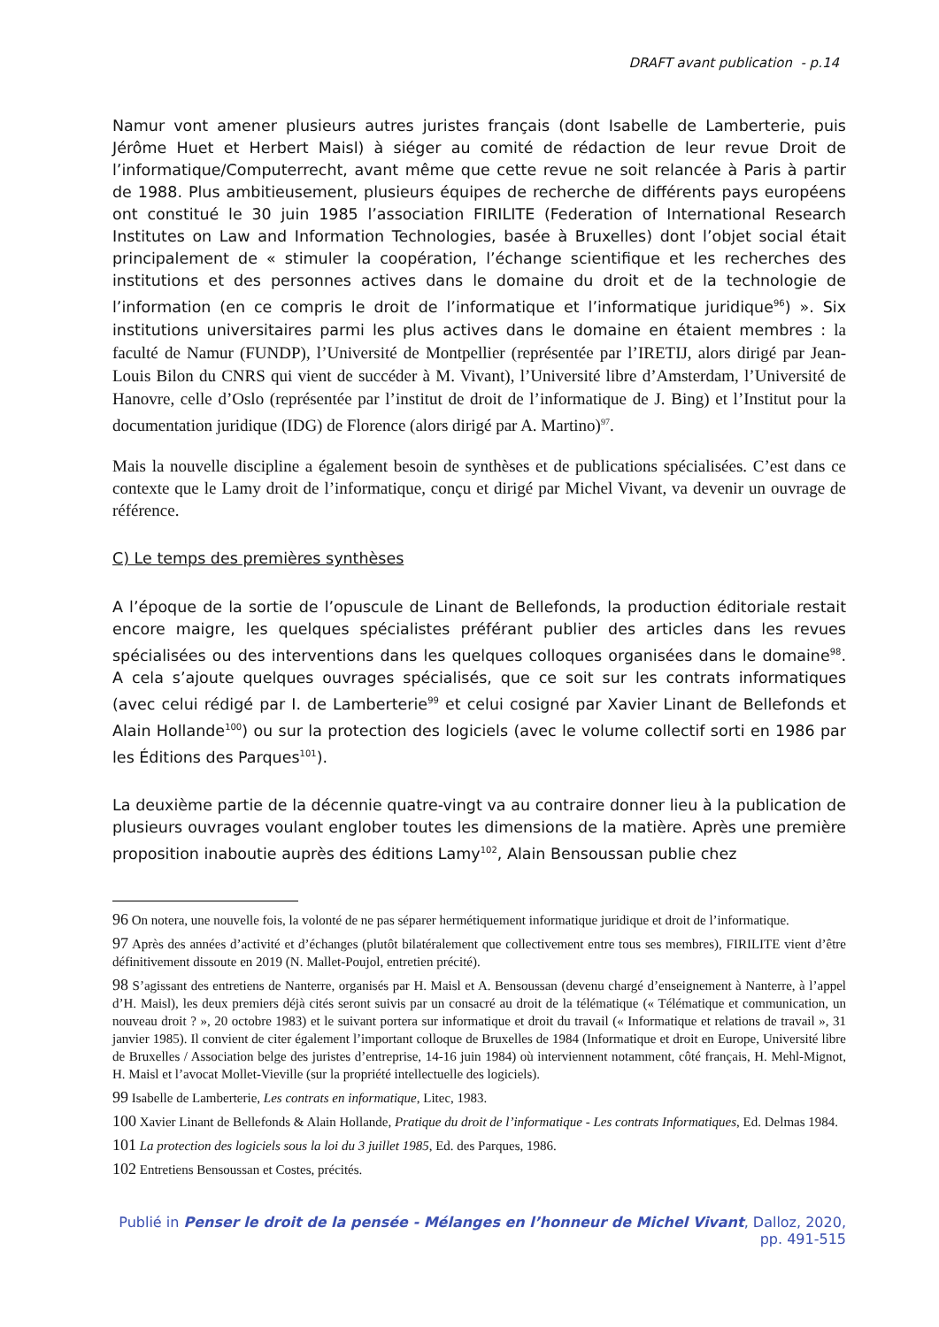DRAFT avant publication - p.14
Namur vont amener plusieurs autres juristes français (dont Isabelle de Lamberterie, puis Jérôme Huet et Herbert Maisl) à siéger au comité de rédaction de leur revue Droit de l’informatique/Computerrecht, avant même que cette revue ne soit relancée à Paris à partir de 1988. Plus ambitieusement, plusieurs équipes de recherche de différents pays européens ont constitué le 30 juin 1985 l’association FIRILITE (Federation of International Research Institutes on Law and Information Technologies, basée à Bruxelles) dont l’objet social était principalement de « stimuler la coopération, l’échange scientifique et les recherches des institutions et des personnes actives dans le domaine du droit et de la technologie de l’information (en ce compris le droit de l’informatique et l’informatique juridique<sup>96</sup>) ». Six institutions universitaires parmi les plus actives dans le domaine en étaient membres : la faculté de Namur (FUNDP), l’Université de Montpellier (représentée par l’IRETIJ, alors dirigé par Jean-Louis Bilon du CNRS qui vient de succéder à M. Vivant), l’Université libre d’Amsterdam, l’Université de Hanovre, celle d’Oslo (représentée par l’institut de droit de l’informatique de J. Bing) et l’Institut pour la documentation juridique (IDG) de Florence (alors dirigé par A. Martino)<sup>97</sup>.
Mais la nouvelle discipline a également besoin de synthèses et de publications spécialisées. C’est dans ce contexte que le Lamy droit de l’informatique, conçu et dirigé par Michel Vivant, va devenir un ouvrage de référence.
C) Le temps des premières synthèses
A l’époque de la sortie de l’opuscule de Linant de Bellefonds, la production éditoriale restait encore maigre, les quelques spécialistes préférant publier des articles dans les revues spécialisées ou des interventions dans les quelques colloques organisées dans le domaine<sup>98</sup>. A cela s’ajoute quelques ouvrages spécialisés, que ce soit sur les contrats informatiques (avec celui rédigé par I. de Lamberterie<sup>99</sup> et celui cosigné par Xavier Linant de Bellefonds et Alain Hollande<sup>100</sup>) ou sur la protection des logiciels (avec le volume collectif sorti en 1986 par les Éditions des Parques<sup>101</sup>).
La deuxième partie de la décennie quatre-vingt va au contraire donner lieu à la publication de plusieurs ouvrages voulant englober toutes les dimensions de la matière. Après une première proposition inaboutie auprès des éditions Lamy<sup>102</sup>, Alain Bensoussan publie chez
96 On notera, une nouvelle fois, la volonté de ne pas séparer hermétiquement informatique juridique et droit de l’informatique.
97 Après des années d’activité et d’échanges (plutôt bilatéralement que collectivement entre tous ses membres), FIRILITE vient d’être définitivement dissoute en 2019 (N. Mallet-Poujol, entretien précité).
98 S’agissant des entretiens de Nanterre, organisés par H. Maisl et A. Bensoussan (devenu chargé d’enseignement à Nanterre, à l’appel d’H. Maisl), les deux premiers déjà cités seront suivis par un consacré au droit de la télématique (« Télématique et communication, un nouveau droit ? », 20 octobre 1983) et le suivant portera sur informatique et droit du travail (« Informatique et relations de travail », 31 janvier 1985). Il convient de citer également l’important colloque de Bruxelles de 1984 (Informatique et droit en Europe, Université libre de Bruxelles / Association belge des juristes d’entreprise, 14-16 juin 1984) où interviennent notamment, côté français, H. Mehl-Mignot, H. Maisl et l’avocat Mollet-Vieville (sur la propriété intellectuelle des logiciels).
99 Isabelle de Lamberterie, Les contrats en informatique, Litec, 1983.
100 Xavier Linant de Bellefonds & Alain Hollande, Pratique du droit de l’informatique - Les contrats Informatiques, Ed. Delmas 1984.
101 La protection des logiciels sous la loi du 3 juillet 1985, Ed. des Parques, 1986.
102 Entretiens Bensoussan et Costes, précités.
Publié in Penser le droit de la pensée - Mélanges en l’honneur de Michel Vivant, Dalloz, 2020, pp. 491-515